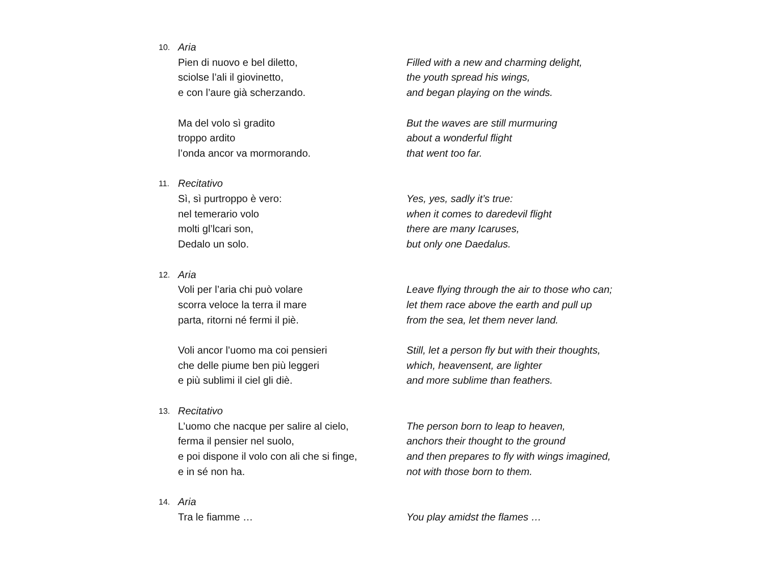10.
Aria
Pien di nuovo e bel diletto,
sciolse l’ali il giovinetto,
e con l’aure già scherzando.
Ma del volo sì gradito
troppo ardito
l’onda ancor va mormorando.
Filled with a new and charming delight,
the youth spread his wings,
and began playing on the winds.
But the waves are still murmuring
about a wonderful flight
that went too far.
11.
Recitativo
Sì, sì purtroppo è vero:
nel temerario volo
molti gl’lcari son,
Dedalo un solo.
Yes, yes, sadly it’s true:
when it comes to daredevil flight
there are many Icaruses,
but only one Daedalus.
12.
Aria
Voli per l’aria chi può volare
scorra veloce la terra il mare
parta, ritorni né fermi il piè.
Voli ancor l’uomo ma coi pensieri
che delle piume ben più leggeri
e più sublimi il ciel gli diè.
Leave flying through the air to those who can;
let them race above the earth and pull up
from the sea, let them never land.
Still, let a person fly but with their thoughts,
which, heavensent, are lighter
and more sublime than feathers.
13.
Recitativo
L’uomo che nacque per salire al cielo,
ferma il pensier nel suolo,
e poi dispone il volo con ali che si finge,
e in sé non ha.
The person born to leap to heaven,
anchors their thought to the ground
and then prepares to fly with wings imagined,
not with those born to them.
14.
Aria
Tra le fiamme …
You play amidst the flames …